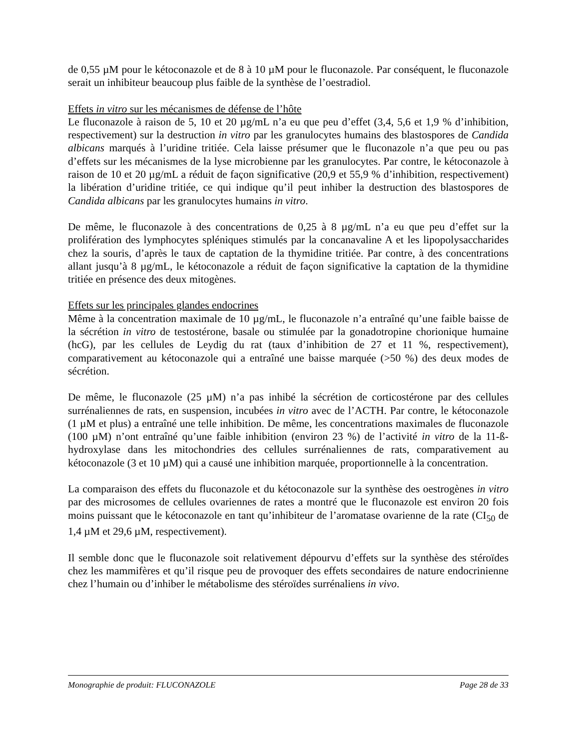de 0,55 µM pour le kétoconazole et de 8 à 10 µM pour le fluconazole. Par conséquent, le fluconazole serait un inhibiteur beaucoup plus faible de la synthèse de l’oestradiol.
Effets in vitro sur les mécanismes de défense de l’hôte
Le fluconazole à raison de 5, 10 et 20 µg/mL n’a eu que peu d’effet (3,4, 5,6 et 1,9 % d’inhibition, respectivement) sur la destruction in vitro par les granulocytes humains des blastospores de Candida albicans marqués à l’uridine tritiée. Cela laisse présumer que le fluconazole n’a que peu ou pas d’effets sur les mécanismes de la lyse microbienne par les granulocytes. Par contre, le kétoconazole à raison de 10 et 20 µg/mL a réduit de façon significative (20,9 et 55,9 % d’inhibition, respectivement) la libération d’uridine tritiée, ce qui indique qu’il peut inhiber la destruction des blastospores de Candida albicans par les granulocytes humains in vitro.
De même, le fluconazole à des concentrations de 0,25 à 8 µg/mL n’a eu que peu d’effet sur la prolifération des lymphocytes spléniques stimulés par la concanavaline A et les lipopolysaccharides chez la souris, d’après le taux de captation de la thymidine tritiée. Par contre, à des concentrations allant jusqu’à 8 µg/mL, le kétoconazole a réduit de façon significative la captation de la thymidine tritiée en présence des deux mitogènes.
Effets sur les principales glandes endocrines
Même à la concentration maximale de 10 µg/mL, le fluconazole n’a entraîné qu’une faible baisse de la sécrétion in vitro de testostérone, basale ou stimulée par la gonadotropine chorionique humaine (hcG), par les cellules de Leydig du rat (taux d’inhibition de 27 et 11 %, respectivement), comparativement au kétoconazole qui a entraîné une baisse marquée (>50 %) des deux modes de sécrétion.
De même, le fluconazole (25 µM) n’a pas inhibé la sécrétion de corticostérone par des cellules surrénaliennes de rats, en suspension, incubées in vitro avec de l’ACTH. Par contre, le kétoconazole (1 µM et plus) a entraîné une telle inhibition. De même, les concentrations maximales de fluconazole (100 µM) n’ont entraîné qu’une faible inhibition (environ 23 %) de l’activité in vitro de la 11-ß-hydroxylase dans les mitochondries des cellules surrénaliennes de rats, comparativement au kétoconazole (3 et 10 µM) qui a causé une inhibition marquée, proportionnelle à la concentration.
La comparaison des effets du fluconazole et du kétoconazole sur la synthèse des oestrogènes in vitro par des microsomes de cellules ovariennes de rates a montré que le fluconazole est environ 20 fois moins puissant que le kétoconazole en tant qu’inhibiteur de l’aromatase ovarienne de la rate (CI<sub>50</sub> de 1,4 µM et 29,6 µM, respectivement).
Il semble donc que le fluconazole soit relativement dépourvu d’effets sur la synthèse des stéroïdes chez les mammifères et qu’il risque peu de provoquer des effets secondaires de nature endocrinienne chez l’humain ou d’inhiber le métabolisme des stéroïdes surrénaliens in vivo.
Monographie de produit: FLUCONAZOLE Page 28 de 33